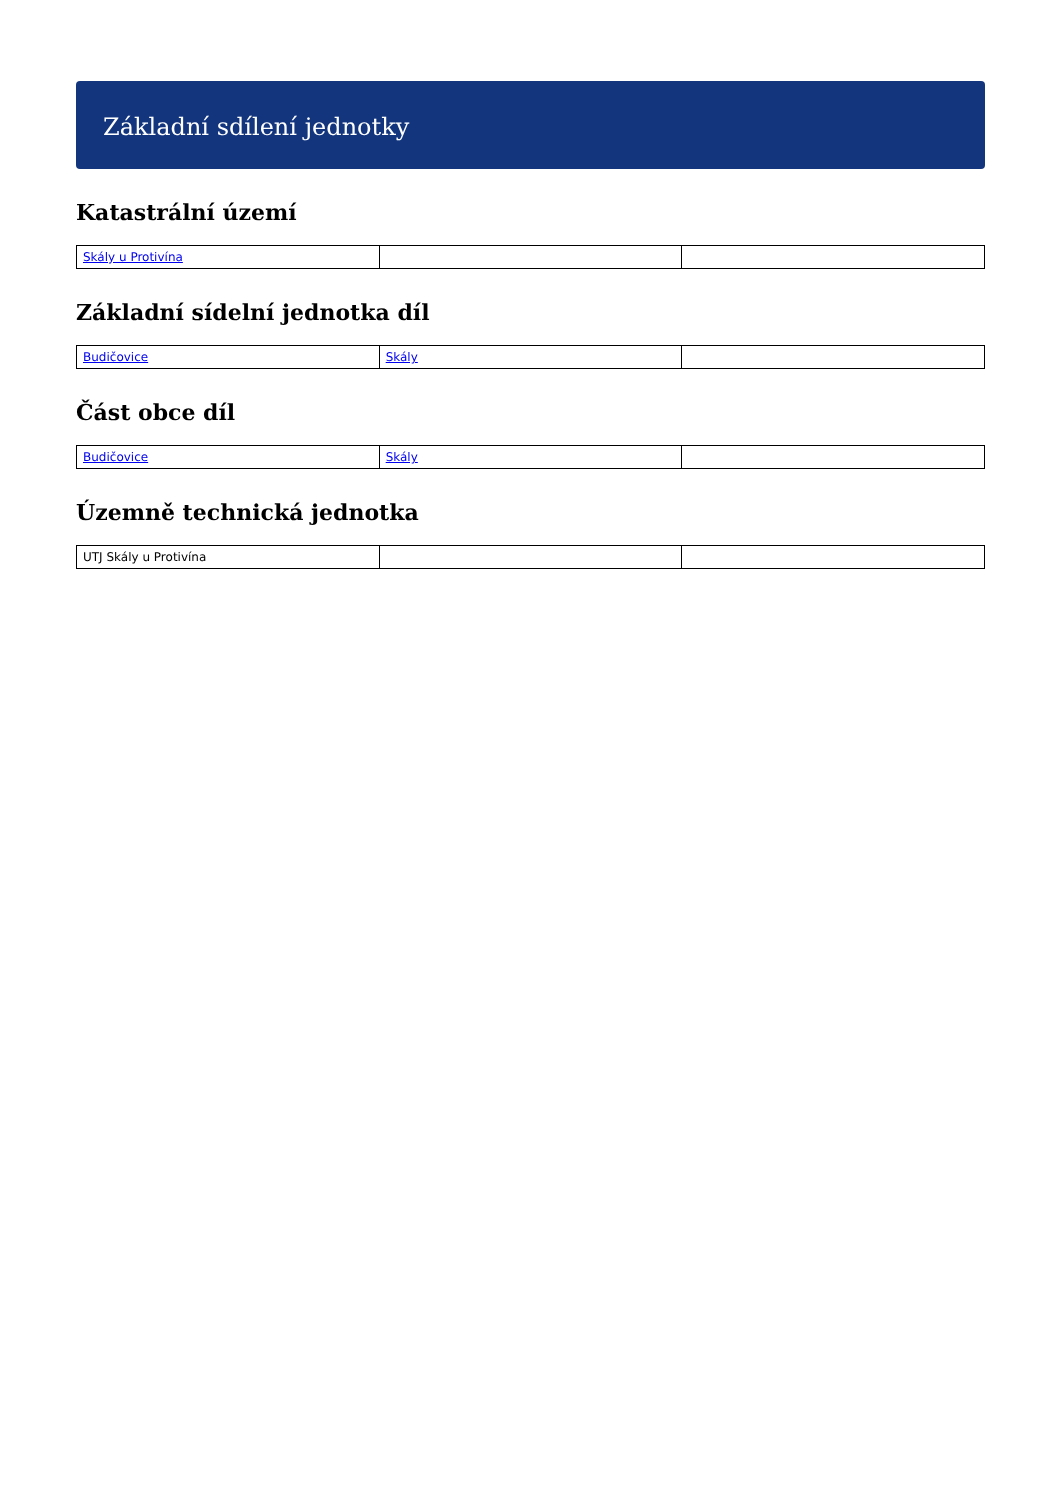Základní sdílení jednotky
Katastrální území
| Skály u Protivína | | |
Základní sídelní jednotka díl
| Budičovice | Skály | |
Část obce díl
| Budičovice | Skály | |
Územně technická jednotka
| UTJ Skály u Protivína | | |